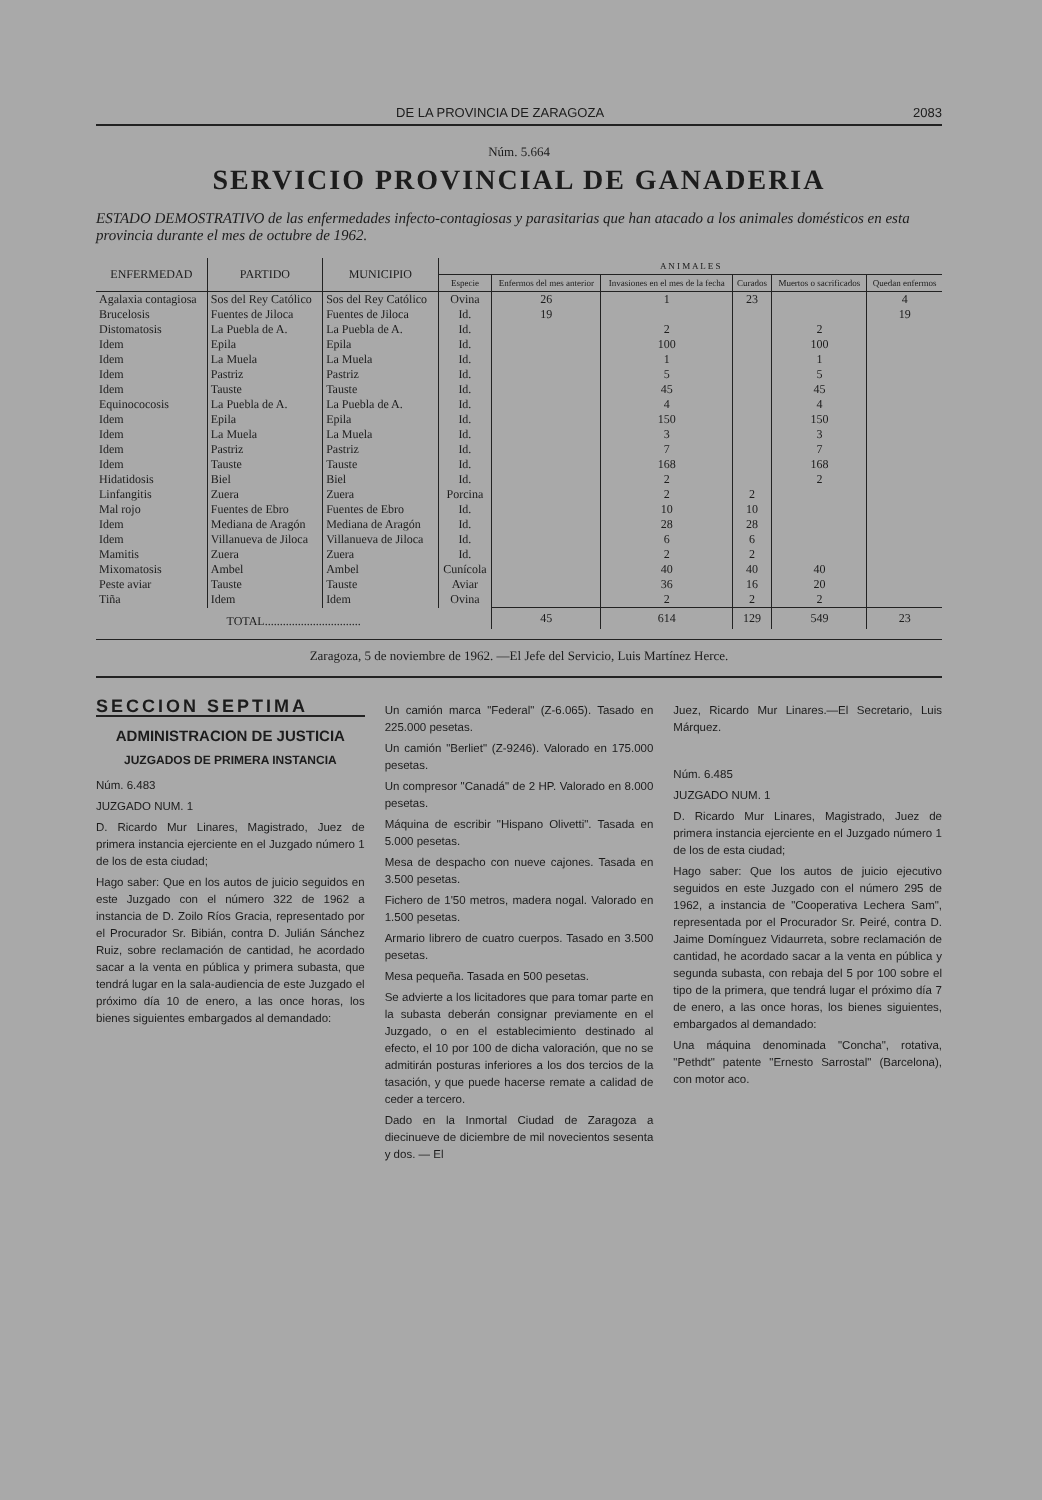DE LA PROVINCIA DE ZARAGOZA 2083
Núm. 5.664
SERVICIO PROVINCIAL DE GANADERIA
ESTADO DEMOSTRATIVO de las enfermedades infecto-contagiosas y parasitarias que han atacado a los animales domésticos en esta provincia durante el mes de octubre de 1962.
| ENFERMEDAD | PARTIDO | MUNICIPIO | A N I M A L E S | | | | | |
| --- | --- | --- | --- | --- | --- | --- | --- | --- |
| | | | Especie | Enfermos del mes anterior | Invasiones en el mes de la fecha | Curados | Muertos o sacrificados | Quedan enfermos |
| Agalaxia contagiosa | Sos del Rey Católico | Sos del Rey Católico | Ovina | 26 | 1 | 23 | | 4 |
| Brucelosis | Fuentes de Jiloca | Fuentes de Jiloca | Id. | 19 | | | | 19 |
| Distomatosis | La Puebla de A. | La Puebla de A. | Id. | | 2 | | 2 | |
| Idem | Epila | Epila | Id. | | 100 | | 100 | |
| Idem | La Muela | La Muela | Id. | | 1 | | 1 | |
| Idem | Pastriz | Pastriz | Id. | | 5 | | 5 | |
| Idem | Tauste | Tauste | Id. | | 45 | | 45 | |
| Equinococosis | La Puebla de A. | La Puebla de A. | Id. | | 4 | | 4 | |
| Idem | Epila | Epila | Id. | | 150 | | 150 | |
| Idem | La Muela | La Muela | Id. | | 3 | | 3 | |
| Idem | Pastriz | Pastriz | Id. | | 7 | | 7 | |
| Idem | Tauste | Tauste | Id. | | 168 | | 168 | |
| Hidatidosis | Biel | Biel | Id. | | 2 | | 2 | |
| Linfangitis | Zuera | Zuera | Porcina | | 2 | 2 | | |
| Mal rojo | Fuentes de Ebro | Fuentes de Ebro | Id. | | 10 | 10 | | |
| Idem | Mediana de Aragón | Mediana de Aragón | Id. | | 28 | 28 | | |
| Idem | Villanueva de Jiloca | Villanueva de Jiloca | Id. | | 6 | 6 | | |
| Mamitis | Zuera | Zuera | Id. | | 2 | 2 | | |
| Mixomatosis | Ambel | Ambel | Cunícola | | 40 | 40 | 40 | |
| Peste aviar | Tauste | Tauste | Aviar | | 36 | 16 | 20 | |
| Tiña | Idem | Idem | Ovina | | 2 | 2 | 2 | |
| TOTAL................................ | | | | 45 | 614 | 129 | 549 | 23 |
Zaragoza, 5 de noviembre de 1962. —El Jefe del Servicio, Luis Martínez Herce.
SECCION SEPTIMA
ADMINISTRACION DE JUSTICIA
JUZGADOS DE PRIMERA INSTANCIA
Núm. 6.483
JUZGADO NUM. 1
D. Ricardo Mur Linares, Magistrado, Juez de primera instancia ejerciente en el Juzgado número 1 de los de esta ciudad;
Hago saber: Que en los autos de juicio seguidos en este Juzgado con el número 322 de 1962 a instancia de D. Zoilo Ríos Gracia, representado por el Procurador Sr. Bibián, contra D. Julián Sánchez Ruiz, sobre reclamación de cantidad, he acordado sacar a la venta en pública y primera subasta, que tendrá lugar en la sala-audiencia de este Juzgado el próximo día 10 de enero, a las once horas, los bienes siguientes embargados al demandado:
Un camión marca "Federal" (Z-6.065). Tasado en 225.000 pesetas.
Un camión "Berliet" (Z-9246). Valorado en 175.000 pesetas.
Un compresor "Canadá" de 2 HP. Valorado en 8.000 pesetas.
Máquina de escribir "Hispano Olivetti". Tasada en 5.000 pesetas.
Mesa de despacho con nueve cajones. Tasada en 3.500 pesetas.
Fichero de 1'50 metros, madera nogal. Valorado en 1.500 pesetas.
Armario librero de cuatro cuerpos. Tasado en 3.500 pesetas.
Mesa pequeña. Tasada en 500 pesetas.
Se advierte a los licitadores que para tomar parte en la subasta deberán consignar previamente en el Juzgado, o en el establecimiento destinado al efecto, el 10 por 100 de dicha valoración, que no se admitirán posturas inferiores a los dos tercios de la tasación, y que puede hacerse remate a calidad de ceder a tercero.
Dado en la Inmortal Ciudad de Zaragoza a diecinueve de diciembre de mil novecientos sesenta y dos. — El
Juez, Ricardo Mur Linares.—El Secretario, Luis Márquez.
Núm. 6.485
JUZGADO NUM. 1
D. Ricardo Mur Linares, Magistrado, Juez de primera instancia ejerciente en el Juzgado número 1 de los de esta ciudad;
Hago saber: Que los autos de juicio ejecutivo seguidos en este Juzgado con el número 295 de 1962, a instancia de "Cooperativa Lechera Sam", representada por el Procurador Sr. Peiré, contra D. Jaime Domínguez Vidaurreta, sobre reclamación de cantidad, he acordado sacar a la venta en pública y segunda subasta, con rebaja del 5 por 100 sobre el tipo de la primera, que tendrá lugar el próximo día 7 de enero, a las once horas, los bienes siguientes, embargados al demandado:
Una máquina denominada "Concha", rotativa, "Pethdt" patente "Ernesto Sarrostal" (Barcelona), con motor aco.